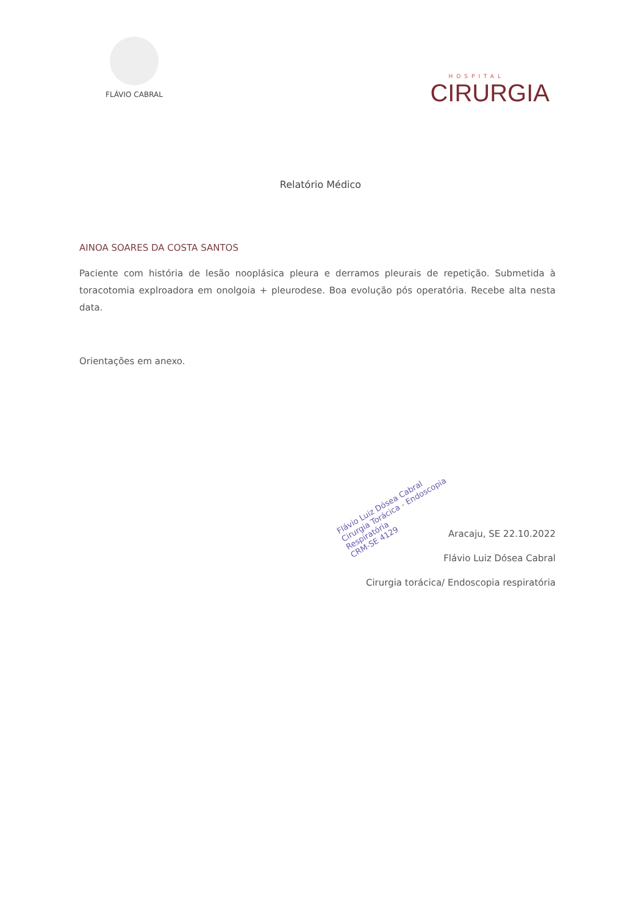FLÁVIO CABRAL
HOSPITAL
CIRURGIA
Relatório Médico
AINOA SOARES DA COSTA SANTOS
Paciente com história de lesão nooplásica pleura e derramos pleurais de repetição. Submetida à toracotomia explroadora em onolgoia + pleurodese. Boa evolução pós operatória. Recebe alta nesta data.
Orientações em anexo.
Flávio Luiz Dósea Cabral
Cirurgia Torácica - Endoscopia Respiratória
CRM-SE 4129
Aracaju, SE 22.10.2022
Flávio Luiz Dósea Cabral
Cirurgia torácica/ Endoscopia respiratória